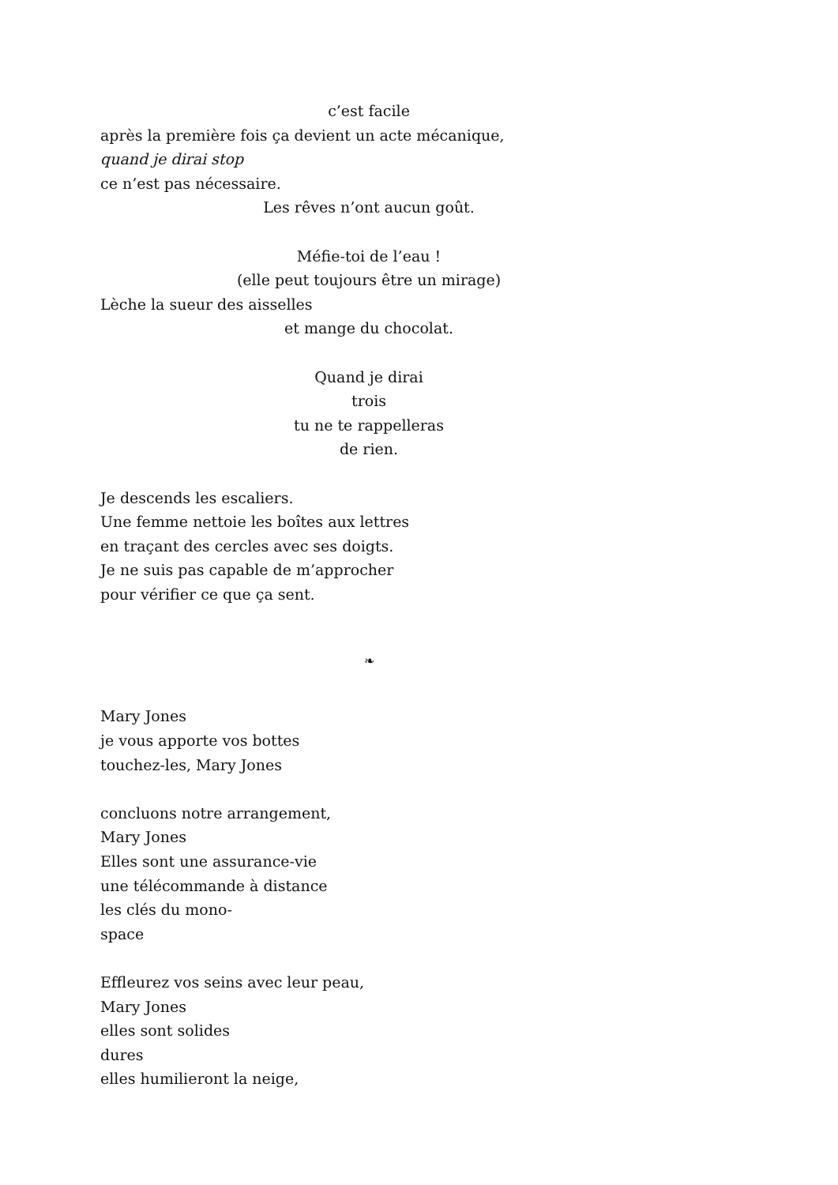c’est facile
après la première fois ça devient un acte mécanique,
quand je dirai stop
ce n’est pas nécessaire.
Les rêves n’ont aucun goût.
Méfie-toi de l’eau !
(elle peut toujours être un mirage)
Lèche la sueur des aisselles
et mange du chocolat.
Quand je dirai
trois
tu ne te rappelleras
de rien.
Je descends les escaliers.
Une femme nettoie les boîtes aux lettres
en traçant des cercles avec ses doigts.
Je ne suis pas capable de m’approcher
pour vérifier ce que ça sent.
❧
Mary Jones
je vous apporte vos bottes
touchez-les, Mary Jones
concluons notre arrangement,
Mary Jones
Elles sont une assurance-vie
une télécommande à distance
les clés du mono-
space
Effleurez vos seins avec leur peau,
Mary Jones
elles sont solides
dures
elles humilieront la neige,